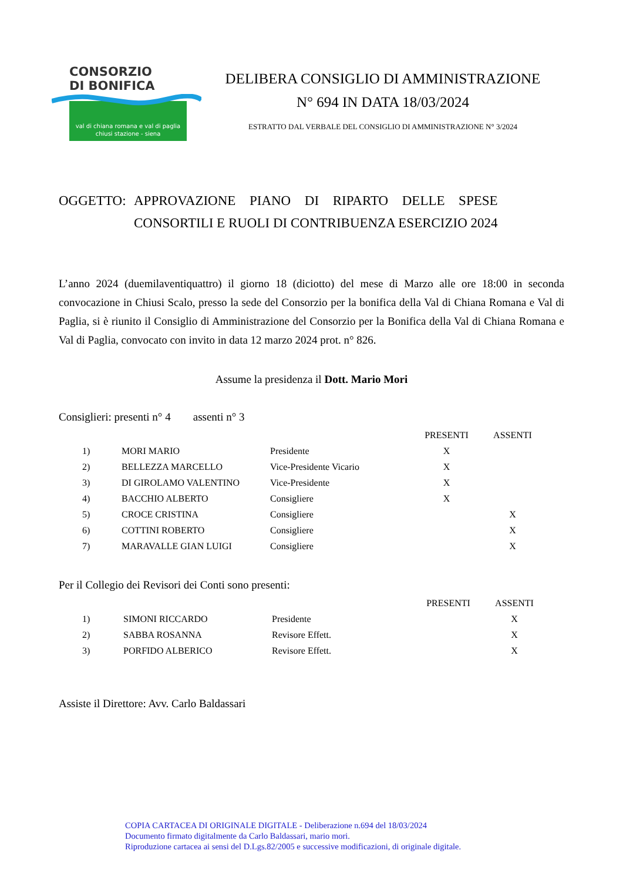CONSORZIO
DI BONIFICA
val di chiana romana e val di paglia
chiusi stazione - siena
DELIBERA CONSIGLIO DI AMMINISTRAZIONE
N° 694 IN DATA 18/03/2024
ESTRATTO DAL VERBALE DEL CONSIGLIO DI AMMINISTRAZIONE N° 3/2024
OGGETTO: APPROVAZIONE PIANO DI RIPARTO DELLE SPESE
CONSORTILI E RUOLI DI CONTRIBUENZA ESERCIZIO 2024
L’anno 2024 (duemilaventiquattro) il giorno 18 (diciotto) del mese di Marzo alle ore 18:00 in seconda convocazione in Chiusi Scalo, presso la sede del Consorzio per la bonifica della Val di Chiana Romana e Val di Paglia, si è riunito il Consiglio di Amministrazione del Consorzio per la Bonifica della Val di Chiana Romana e Val di Paglia, convocato con invito in data 12 marzo 2024 prot. n° 826.
Assume la presidenza il Dott. Mario Mori
Consiglieri: presenti n° 4 assenti n° 3
| | | | PRESENTI | ASSENTI |
| --- | --- | --- | --- | --- |
| 1) | MORI MARIO | Presidente | X | |
| 2) | BELLEZZA MARCELLO | Vice-Presidente Vicario | X | |
| 3) | DI GIROLAMO VALENTINO | Vice-Presidente | X | |
| 4) | BACCHIO ALBERTO | Consigliere | X | |
| 5) | CROCE CRISTINA | Consigliere | | X |
| 6) | COTTINI ROBERTO | Consigliere | | X |
| 7) | MARAVALLE GIAN LUIGI | Consigliere | | X |
Per il Collegio dei Revisori dei Conti sono presenti:
| | | | PRESENTI | ASSENTI |
| --- | --- | --- | --- | --- |
| 1) | SIMONI RICCARDO | Presidente | | X |
| 2) | SABBA ROSANNA | Revisore Effett. | | X |
| 3) | PORFIDO ALBERICO | Revisore Effett. | | X |
Assiste il Direttore: Avv. Carlo Baldassari
COPIA CARTACEA DI ORIGINALE DIGITALE - Deliberazione n.694 del 18/03/2024
Documento firmato digitalmente da Carlo Baldassari, mario mori.
Riproduzione cartacea ai sensi del D.Lgs.82/2005 e successive modificazioni, di originale digitale.